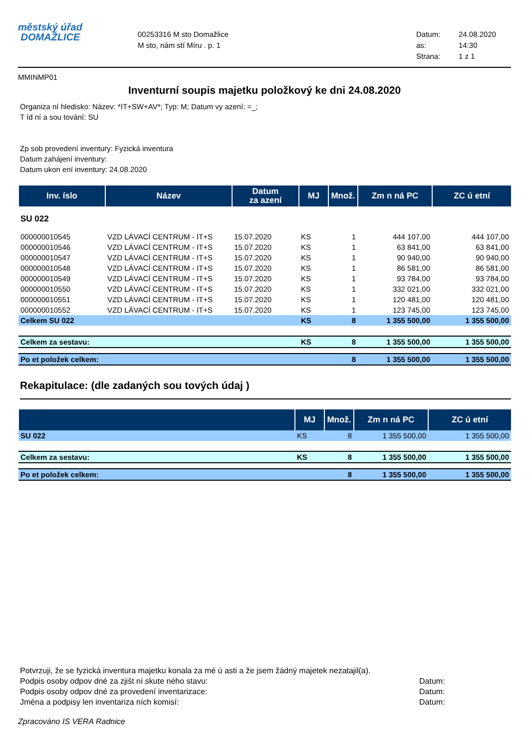městský úřad
DOMAŽLICE
00253316 M sto Domažlice
M sto, nám stí Míru . p. 1
Datum: 24.08.2020
as: 14:30
Strana: 1 z 1
MMINMP01
Inventurní soupis majetku položkový ke dni 24.08.2020
Organiza ní hledisko: Název: *IT+SW+AV*; Typ: M; Datum vy azení: =_;
T íd ní a sou tování: SU
Zp sob provedení inventury: Fyzická inventura
Datum zahájení inventury:
Datum ukon ení inventury: 24.08.2020
| Inv. íslo | Název | Datum za azení | MJ | Množ. | Zm n ná PC | ZC ú etní |
| --- | --- | --- | --- | --- | --- | --- |
| SU 022 | | | | | | |
| 000000010545 | VZD LÁVACÍ CENTRUM - IT+S | 15.07.2020 | KS | 1 | 444 107,00 | 444 107,00 |
| 000000010546 | VZD LÁVACÍ CENTRUM - IT+S | 15.07.2020 | KS | 1 | 63 841,00 | 63 841,00 |
| 000000010547 | VZD LÁVACÍ CENTRUM - IT+S | 15.07.2020 | KS | 1 | 90 940,00 | 90 940,00 |
| 000000010548 | VZD LÁVACÍ CENTRUM - IT+S | 15.07.2020 | KS | 1 | 86 581,00 | 86 581,00 |
| 000000010549 | VZD LÁVACÍ CENTRUM - IT+S | 15.07.2020 | KS | 1 | 93 784,00 | 93 784,00 |
| 000000010550 | VZD LÁVACÍ CENTRUM - IT+S | 15.07.2020 | KS | 1 | 332 021,00 | 332 021,00 |
| 000000010551 | VZD LÁVACÍ CENTRUM - IT+S | 15.07.2020 | KS | 1 | 120 481,00 | 120 481,00 |
| 000000010552 | VZD LÁVACÍ CENTRUM - IT+S | 15.07.2020 | KS | 1 | 123 745,00 | 123 745,00 |
| Celkem SU 022 | | | KS | 8 | 1 355 500,00 | 1 355 500,00 |
| Celkem za sestavu: | | | KS | 8 | 1 355 500,00 | 1 355 500,00 |
| Po et položek celkem: | | | | 8 | 1 355 500,00 | 1 355 500,00 |
Rekapitulace: (dle zadaných sou tových údaj )
| | MJ | Množ. | Zm n ná PC | ZC ú etní |
| --- | --- | --- | --- | --- |
| SU 022 | KS | 8 | 1 355 500,00 | 1 355 500,00 |
| Celkem za sestavu: | KS | 8 | 1 355 500,00 | 1 355 500,00 |
| Po et položek celkem: | | 8 | 1 355 500,00 | 1 355 500,00 |
Potvrzuji, že se fyzická inventura majetku konala za mé ú asti a že jsem žádný majetek nezatajil(a).
Podpis osoby odpov dné za zjišt ní skute ného stavu: Datum:
Podpis osoby odpov dné za provedení inventarizace: Datum:
Jména a podpisy len inventariza ních komisí: Datum:
Zpracováno IS VERA Radnice